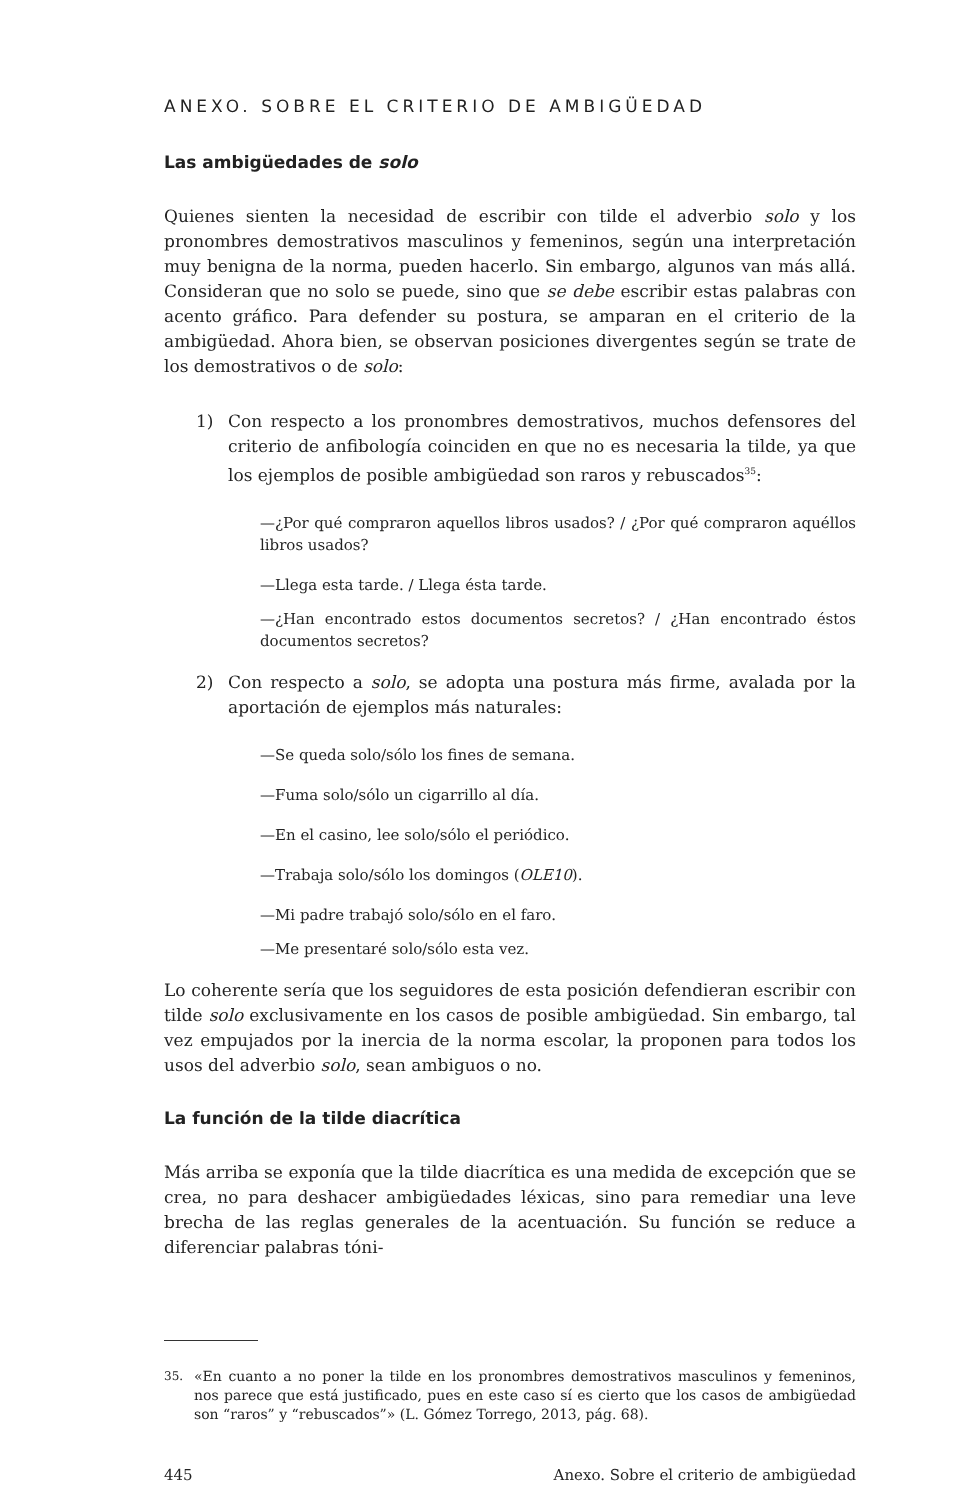ANEXO. SOBRE EL CRITERIO DE AMBIGÜEDAD
Las ambigüedades de solo
Quienes sienten la necesidad de escribir con tilde el adverbio solo y los pronombres demostrativos masculinos y femeninos, según una interpretación muy benigna de la norma, pueden hacerlo. Sin embargo, algunos van más allá. Consideran que no solo se puede, sino que se debe escribir estas palabras con acento gráfico. Para defender su postura, se amparan en el criterio de la ambigüedad. Ahora bien, se observan posiciones divergentes según se trate de los demostrativos o de solo:
1) Con respecto a los pronombres demostrativos, muchos defensores del criterio de anfibología coinciden en que no es necesaria la tilde, ya que los ejemplos de posible ambigüedad son raros y rebuscados<sup>35</sup>:
—¿Por qué compraron aquellos libros usados? / ¿Por qué compraron aquéllos libros usados?
—Llega esta tarde. / Llega ésta tarde.
—¿Han encontrado estos documentos secretos? / ¿Han encontrado éstos documentos secretos?
2) Con respecto a solo, se adopta una postura más firme, avalada por la aportación de ejemplos más naturales:
—Se queda solo/sólo los fines de semana.
—Fuma solo/sólo un cigarrillo al día.
—En el casino, lee solo/sólo el periódico.
—Trabaja solo/sólo los domingos (OLE10).
—Mi padre trabajó solo/sólo en el faro.
—Me presentaré solo/sólo esta vez.
Lo coherente sería que los seguidores de esta posición defendieran escribir con tilde solo exclusivamente en los casos de posible ambigüedad. Sin embargo, tal vez empujados por la inercia de la norma escolar, la proponen para todos los usos del adverbio solo, sean ambiguos o no.
La función de la tilde diacrítica
Más arriba se exponía que la tilde diacrítica es una medida de excepción que se crea, no para deshacer ambigüedades léxicas, sino para remediar una leve brecha de las reglas generales de la acentuación. Su función se reduce a diferenciar palabras tóni-
35.
«En cuanto a no poner la tilde en los pronombres demostrativos masculinos y femeninos, nos parece que está justificado, pues en este caso sí es cierto que los casos de ambigüedad son “raros” y “rebuscados”» (L. Gómez Torrego, 2013, pág. 68).
445 Anexo. Sobre el criterio de ambigüedad